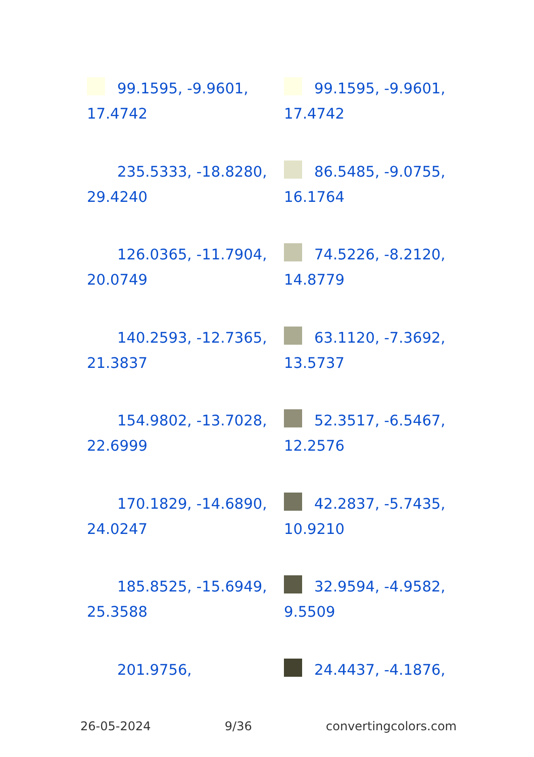99.1595, -9.9601, 17.4742
99.1595, -9.9601, 17.4742
235.5333, -18.8280, 29.4240
86.5485, -9.0755, 16.1764
126.0365, -11.7904, 20.0749
74.5226, -8.2120, 14.8779
140.2593, -12.7365, 21.3837
63.1120, -7.3692, 13.5737
154.9802, -13.7028, 22.6999
52.3517, -6.5467, 12.2576
170.1829, -14.6890, 24.0247
42.2837, -5.7435, 10.9210
185.8525, -15.6949, 25.3588
32.9594, -4.9582, 9.5509
201.9756,
24.4437, -4.1876,
26-05-2024 9/36 convertingcolors.com